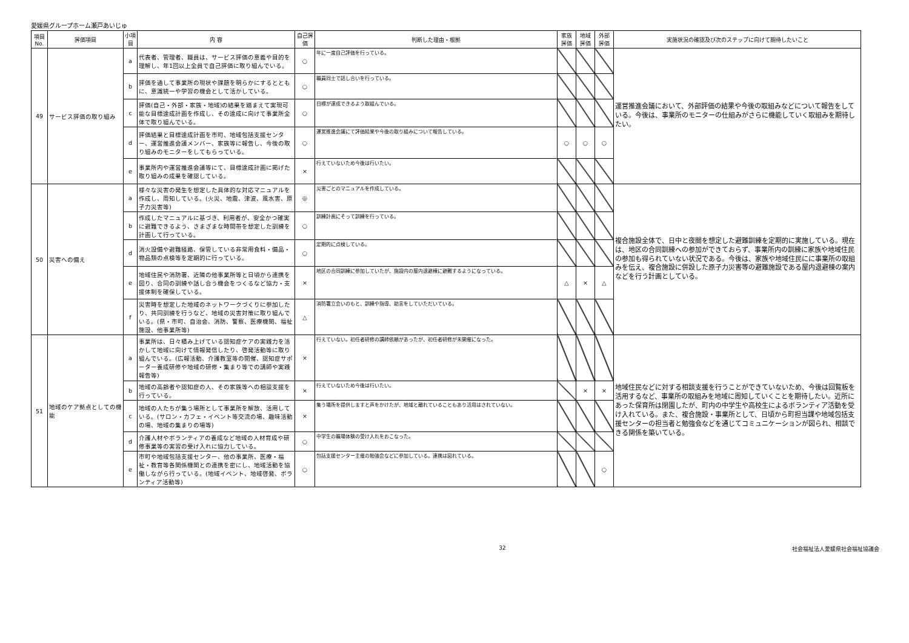愛媛県グループホーム瀬戸あいじゅ
| 項目 No. | 評価項目 | 小項目 | 内 容 | 自己評価 | 判断した理由・根拠 | 家族評価 | 地域評価 | 外部評価 | 実施状況の確認及び次のステップに向けて期待したいこと |
| --- | --- | --- | --- | --- | --- | --- | --- | --- | --- |
| 49 | サービス評価の取り組み | a | 代表者、管理者、職員は、サービス評価の意義や目的を理解し、年1回以上全員で自己評価に取り組んでいる。 | ○ | 年に一度自己評価を行っている。 | | | | 運営推進会議において、外部評価の結果や今後の取組みなどについて報告をしている。今後は、事業所のモニターの仕組みがさらに機能していく取組みを期待したい。 |
| | | b | 評価を通して事業所の現状や課題を明らかにするとともに、意識統一や学習の機会として活かしている。 | ○ | 職員同士で話し合いを行っている。 | | | | |
| | | c | 評価(自己・外部・家族・地域)の結果を踏まえて実現可能な目標達成計画を作成し、その達成に向けて事業所全体で取り組んでいる。 | ○ | 目標が達成できるよう取組んでいる。 | | | | |
| | | d | 評価結果と目標達成計画を市町、地域包括支援センター、運営推進会議メンバー、家族等に報告し、今後の取り組みのモニターをしてもらっている。 | ○ | 運営推進会議にて評価結果や今後の取り組みについて報告している。 | ○ | ○ | ○ | |
| | | e | 事業所内や運営推進会議等にて、目標達成計画に掲げた取り組みの成果を確認している。 | × | 行えていないため今後は行いたい。 | | | | |
| 50 | 災害への備え | a | 様々な災害の発生を想定した具体的な対応マニュアルを作成し、周知している。(火災、地震、津波、風水害、原子力災害等) | ◎ | 災害ごとのマニュアルを作成している。 | | | | 複合施設全体で、日中と夜間を想定した避難訓練を定期的に実施している。現在は、地区の合同訓練への参加ができておらず、事業所内の訓練に家族や地域住民の参加も得られていない状況である。今後は、家族や地域住民にに事業所の取組みを伝え、複合施設に併設した原子力災害等の避難施設である屋内退避棟の案内などを行う計画としている。 |
| | | b | 作成したマニュアルに基づき、利用者が、安全かつ確実に避難できるよう、さまざまな時間帯を想定した訓練を計画して行っている。 | ○ | 訓練計画にそって訓練を行っている。 | | | | |
| | | d | 消火設備や避難経路、保管している非常用食料・備品・物品類の点検等を定期的に行っている。 | ○ | 定期的に点検している。 | | | | |
| | | e | 地域住民や消防署、近隣の他事業所等と日頃から連携を図り、合同の訓練や話し合う機会をつくるなど協力・支援体制を確保している。 | × | 地区の合同訓練に参加していたが、施設内の屋内退避棟に避難するようになっている。 | △ | × | △ | |
| | | f | 災害時を想定した地域のネットワークづくりに参加したり、共同訓練を行うなど、地域の災害対策に取り組んでいる。(県・市町、自治会、消防、警察、医療機関、福祉施設、他事業所等) | △ | 消防署立会いのもと、訓練や指導、助言をしていただいている。 | | | | |
| 51 | 地域のケア拠点としての機能 | a | 事業所は、日々積み上げている認知症ケアの実践力を活かして地域に向けて情報発信したり、啓発活動等に取り組んでいる。(広報活動、介護教室等の開催、認知症サポーター養成研修や地域の研修・集まり等での講師や実践報告等) | × | 行えていない。初任者研修の講師依頼があったが、初任者研修が未開催になった。 | | | | 地域住民などに対する相談支援を行うことができていないため、今後は回覧板を活用するなど、事業所の取組みを地域に周知していくことを期待したい。近所にあった保育所は閉園したが、町内の中学生や高校生によるボランティア活動を受け入れている。また、複合施設・事業所として、日頃から町担当課や地域包括支援センターの担当者と勉強会などを通じてコミュニケーションが図られ、相談できる関係を築いている。 |
| | | b | 地域の高齢者や認知症の人、その家族等への相談支援を行っている。 | × | 行えていないため今後は行いたい。 | | × | × | |
| | | c | 地域の人たちが集う場所として事業所を解放、活用している。(サロン・カフェ・イベント等交流の場、趣味活動の場、地域の集まりの場等) | × | 集う場所を提供しますと声をかけたが、地域と離れていることもあり活用はされていない。 | | | | |
| | | d | 介護人材やボランティアの養成など地域の人材育成や研修事業等の実習の受け入れに協力している。 | ○ | 中学生の職場体験の受け入れをおこなった。 | | | | |
| | | e | 市町や地域包括支援センター、他の事業所、医療・福祉・教育等各関係機関との連携を密にし、地域活動を協働しながら行っている。(地域イベント、地域啓発、ボランティア活動等) | ○ | 包括支援センター主催の勉強会などに参加している。連携は図れている。 | | | ○ | |
32 社会福祉法人愛媛県社会福祉協議会